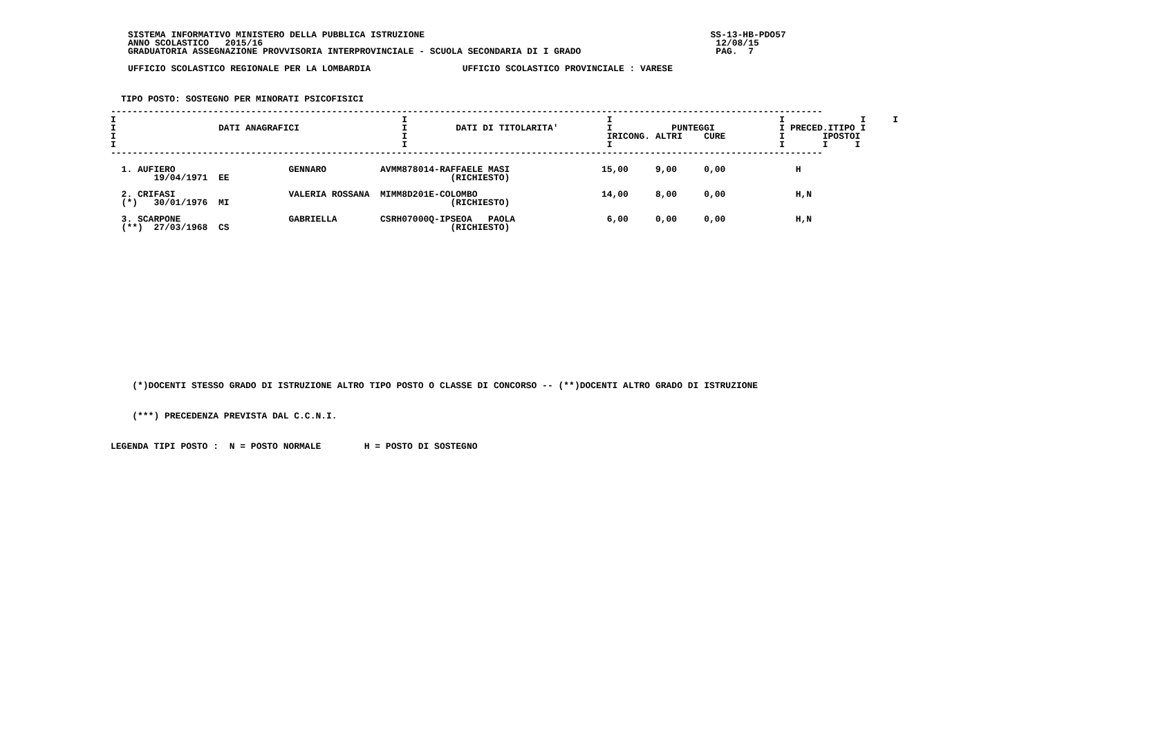SISTEMA INFORMATIVO MINISTERO DELLA PUBBLICA ISTRUZIONE                                                     SS-13-HB-PDO57
ANNO SCOLASTICO   2015/16                                                                                    12/08/15
GRADUATORIA ASSEGNAZIONE PROVVISORIA INTERPROVINCIALE - SCUOLA SECONDARIA DI I GRADO                         PAG.  7
UFFICIO SCOLASTICO REGIONALE PER LA LOMBARDIA                 UFFICIO SCOLASTICO PROVINCIALE : VARESE
TIPO POSTO: SOSTEGNO PER MINORATI PSICOFISICI
------------------------------------------------------------------------------------------------------------------------------------
I                                                     I                                     I                               I              I     I
I                   DATI ANAGRAFICI                   I         DATI DI TITOLARITA'         I           PUNTEGGI            I PRECED.ITIPO I
I                                                     I                                     IRICONG. ALTRI    CURE          I       IPOSTOI
I                                                     I                                     I                               I       I     I
------------------------------------------------------------------------------------------------------------------------------------

  1. AUFIERO                     GENNARO          AVMM878014-RAFFAELE MASI                 15,00     9,00     0,00             H
        19/04/1971  EE                                         (RICHIESTO)

  2. CRIFASI                     VALERIA ROSSANA  MIMM8D201E-COLOMBO                       14,00     8,00     0,00             H,N
  (*)   30/01/1976  MI                                         (RICHIESTO)

  3. SCARPONE                    GABRIELLA        CSRH07000Q-IPSEOA   PAOLA                 6,00     0,00     0,00             H,N
  (**)  27/03/1968  CS                                         (RICHIESTO)
    (*)DOCENTI STESSO GRADO DI ISTRUZIONE ALTRO TIPO POSTO O CLASSE DI CONCORSO -- (**)DOCENTI ALTRO GRADO DI ISTRUZIONE

    (***) PRECEDENZA PREVISTA DAL C.C.N.I.

LEGENDA TIPI POSTO :  N = POSTO NORMALE        H = POSTO DI SOSTEGNO